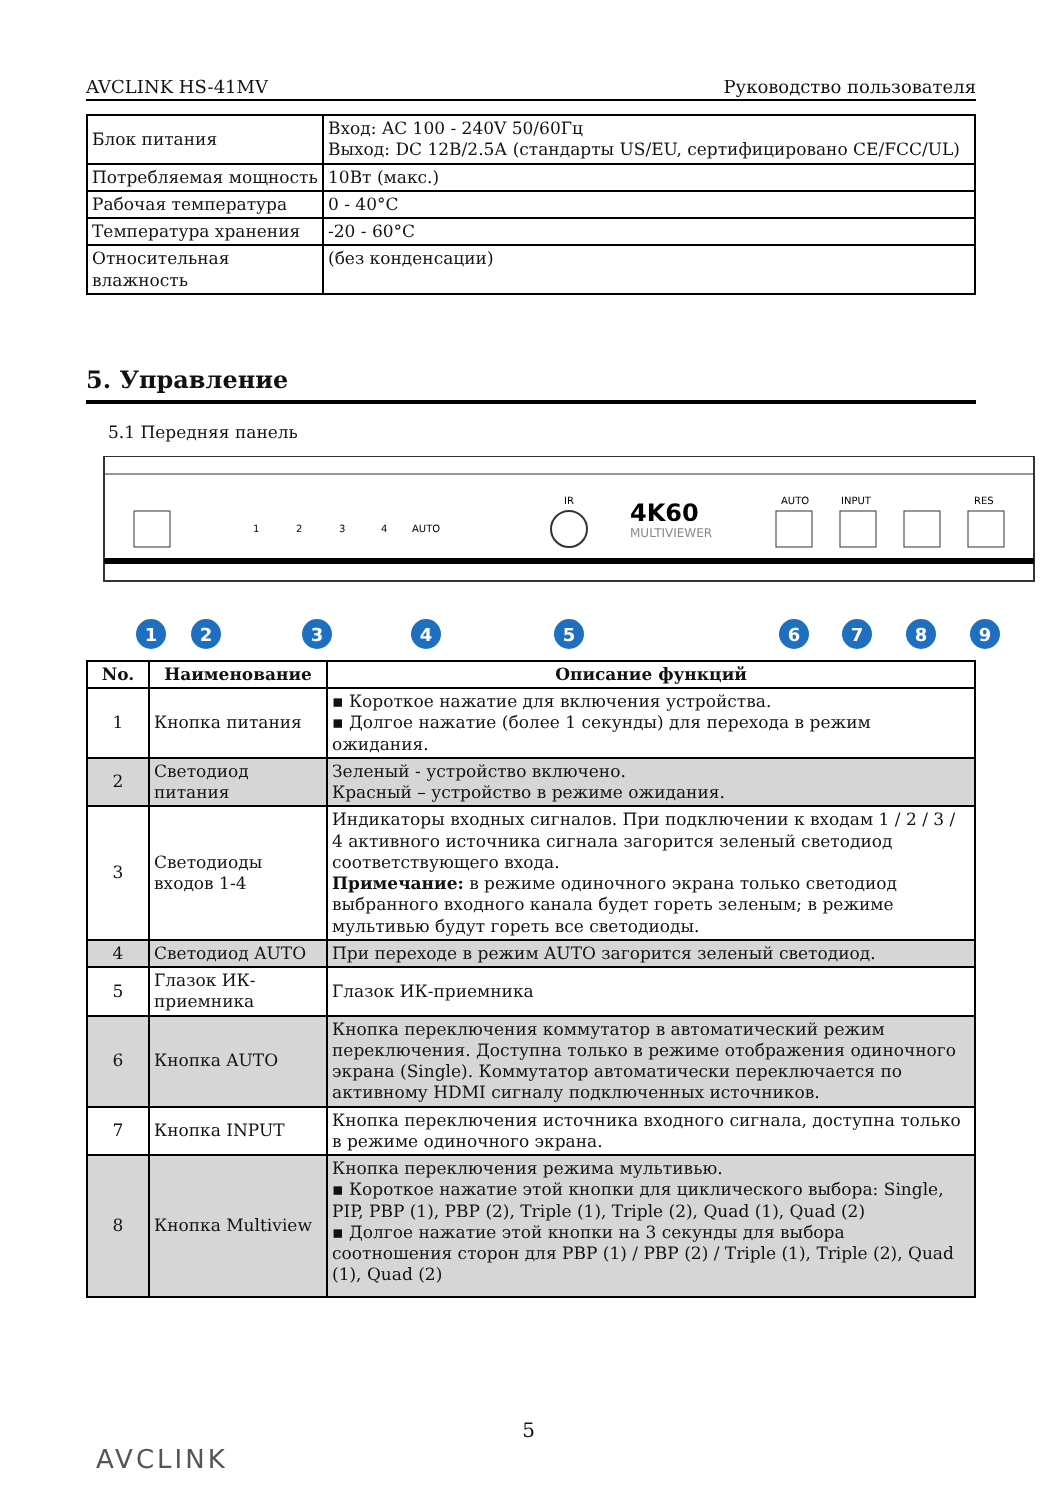AVCLINK HS-41MV Руководство пользователя
| Блок питания | Вход: AC 100 - 240V 50/60Гц Выход: DC 12В/2.5А (стандарты US/EU, сертифицировано CE/FCC/UL) |
| Потребляемая мощность | 10Вт (макс.) |
| Рабочая температура | 0 - 40°C |
| Температура хранения | -20 - 60°C |
| Относительная влажность | (без конденсации) |
5. Управление
5.1 Передняя панель
4K60
MULTIVIEWER
AUTO
INPUT
RES
1
2
3
4
AUTO
IR
1
2
3
4
5
6
7
8
9
| No. | Наименование | Описание функций |
| --- | --- | --- |
| 1 | Кнопка питания | ▪ Короткое нажатие для включения устройства. ▪ Долгое нажатие (более 1 секунды) для перехода в режим ожидания. |
| 2 | Светодиод питания | Зеленый - устройство включено. Красный – устройство в режиме ожидания. |
| 3 | Светодиоды входов 1-4 | Индикаторы входных сигналов. При подключении к входам 1 / 2 / 3 / 4 активного источника сигнала загорится зеленый светодиод соответствующего входа. Примечание: в режиме одиночного экрана только светодиод выбранного входного канала будет гореть зеленым; в режиме мультивью будут гореть все светодиоды. |
| 4 | Светодиод AUTO | При переходе в режим AUTO загорится зеленый светодиод. |
| 5 | Глазок ИК-приемника | Глазок ИК-приемника |
| 6 | Кнопка AUTO | Кнопка переключения коммутатор в автоматический режим переключения. Доступна только в режиме отображения одиночного экрана (Single). Коммутатор автоматически переключается по активному HDMI сигналу подключенных источников. |
| 7 | Кнопка INPUT | Кнопка переключения источника входного сигнала, доступна только в режиме одиночного экрана. |
| 8 | Кнопка Multiview | Кнопка переключения режима мультивью. ▪ Короткое нажатие этой кнопки для циклического выбора: Single, PIP, PBP (1), PBP (2), Triple (1), Triple (2), Quad (1), Quad (2) ▪ Долгое нажатие этой кнопки на 3 секунды для выбора соотношения сторон для PBP (1) / PBP (2) / Triple (1), Triple (2), Quad (1), Quad (2) |
5
AVCLINK